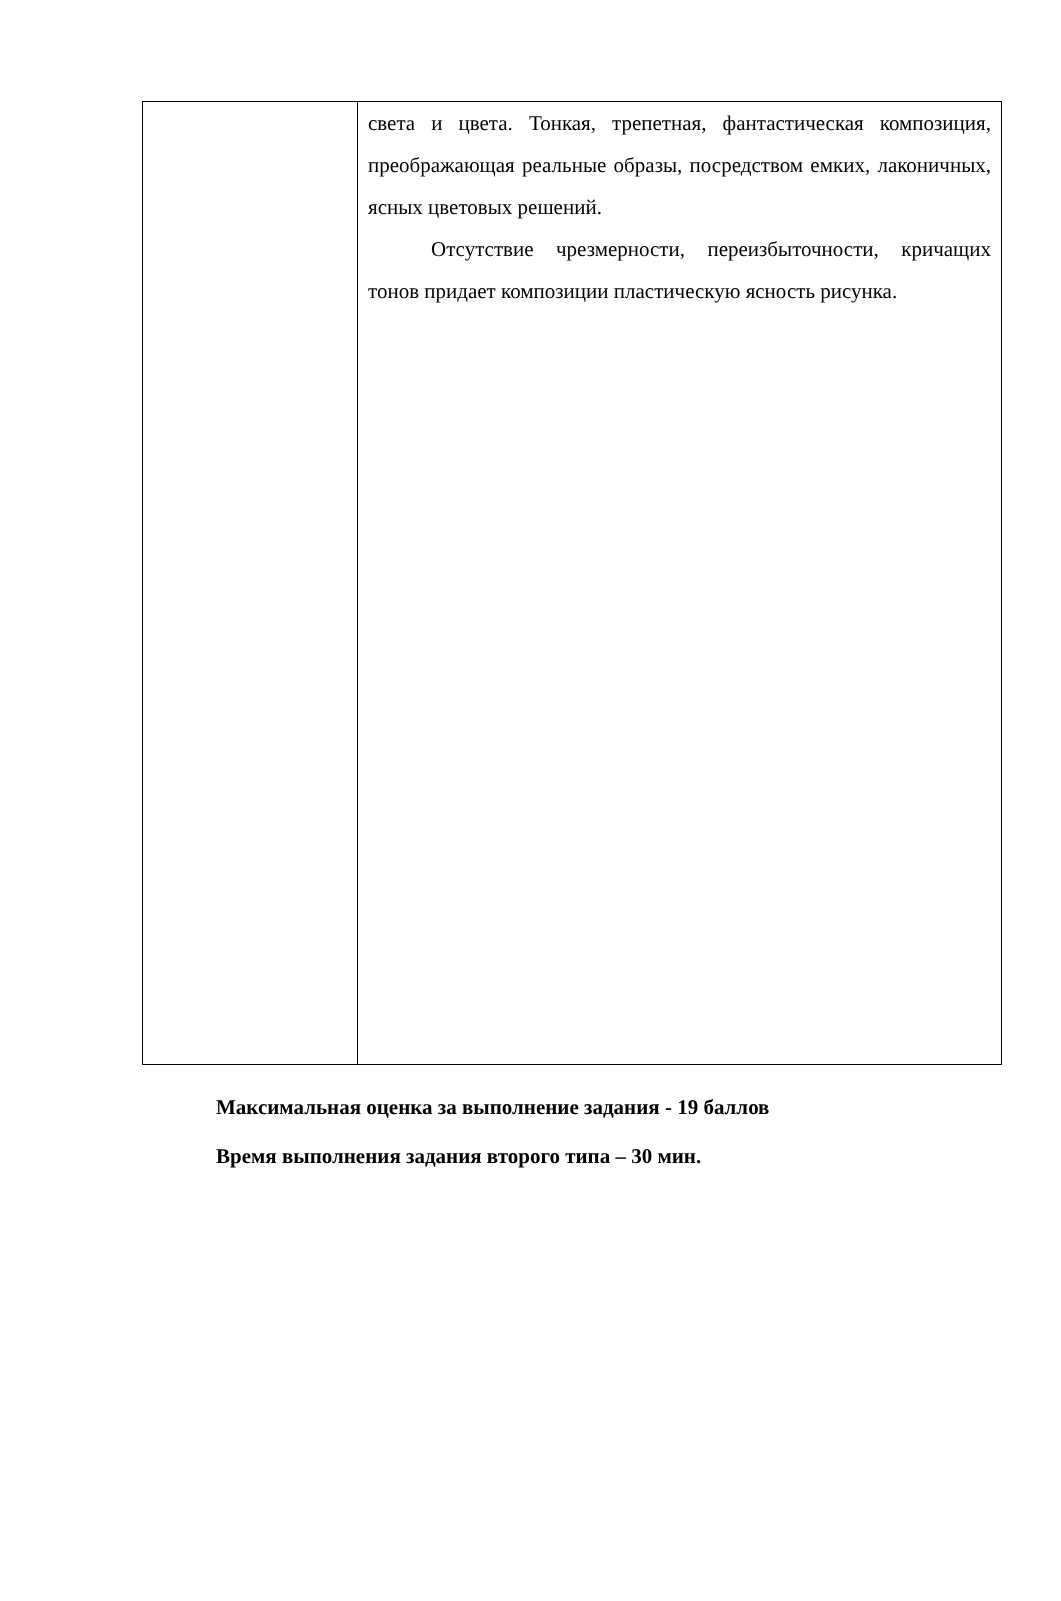| | света и цвета. Тонкая, трепетная, фантастическая композиция, преображающая реальные образы, посредством емких, лаконичных, ясных цветовых решений. Отсутствие чрезмерности, переизбыточности, кричащих тонов придает композиции пластическую ясность рисунка. |
Максимальная оценка за выполнение задания - 19 баллов
Время выполнения задания второго типа – 30 мин.